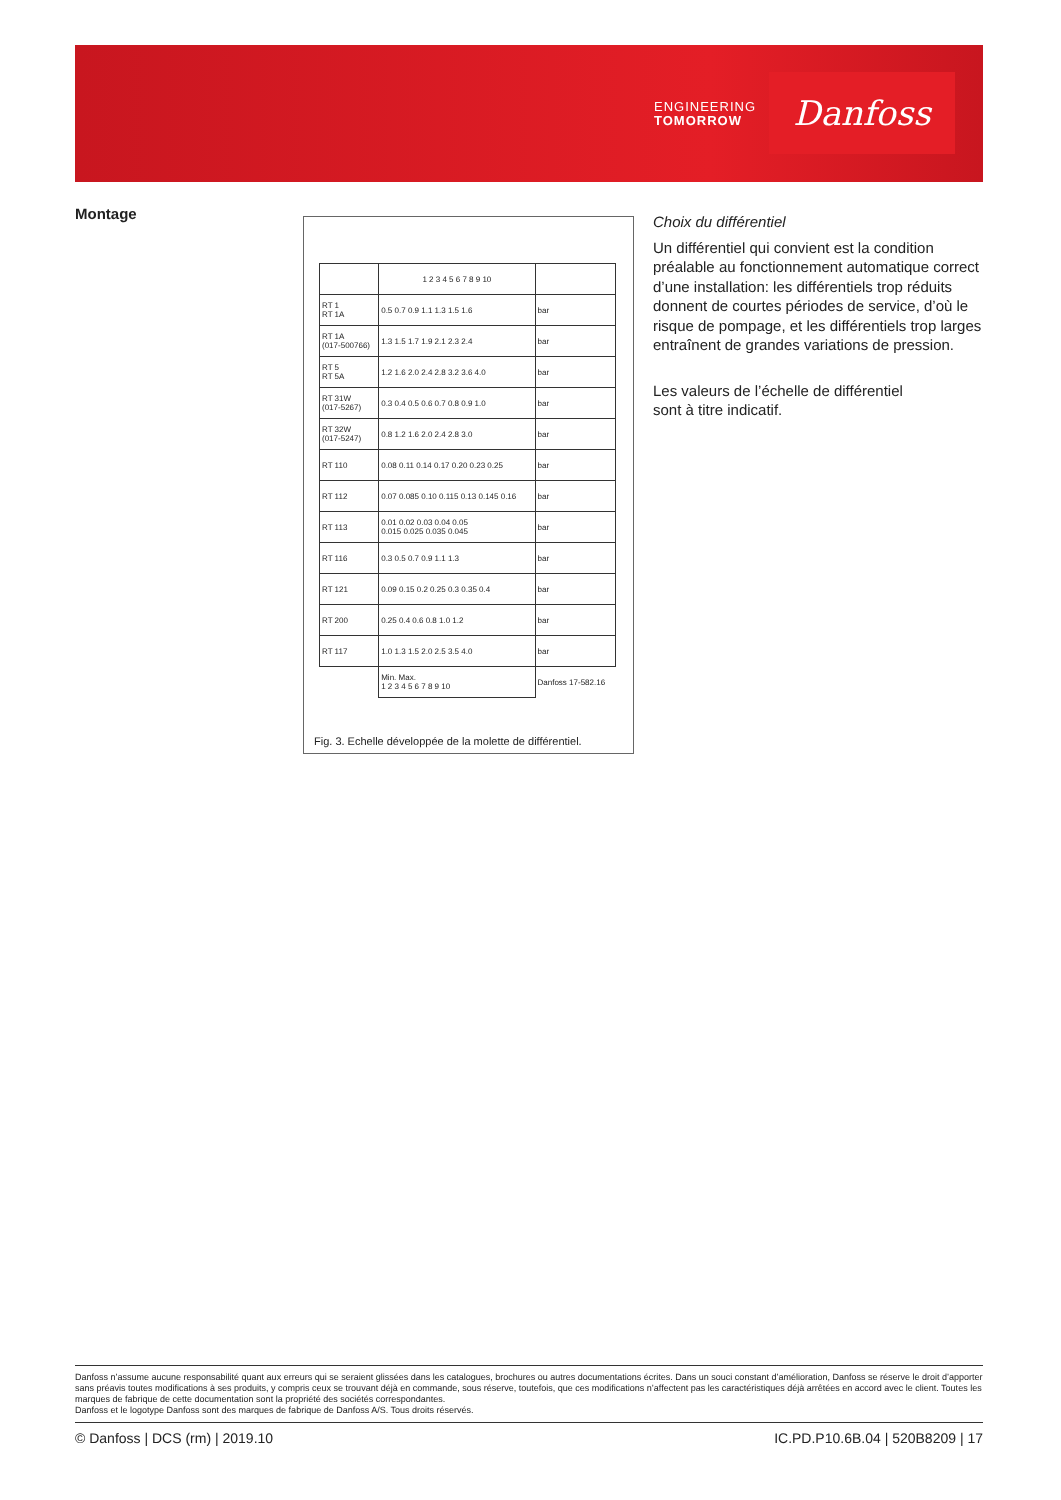ENGINEERING
TOMORROW
Danfoss
Montage
| | 1 2 3 4 5 6 7 8 9 10 | |
| --- | --- | --- |
| RT 1 RT 1A | 0.5 0.7 0.9 1.1 1.3 1.5 1.6 | bar |
| RT 1A (017-500766) | 1.3 1.5 1.7 1.9 2.1 2.3 2.4 | bar |
| RT 5 RT 5A | 1.2 1.6 2.0 2.4 2.8 3.2 3.6 4.0 | bar |
| RT 31W (017-5267) | 0.3 0.4 0.5 0.6 0.7 0.8 0.9 1.0 | bar |
| RT 32W (017-5247) | 0.8 1.2 1.6 2.0 2.4 2.8 3.0 | bar |
| RT 110 | 0.08 0.11 0.14 0.17 0.20 0.23 0.25 | bar |
| RT 112 | 0.07 0.085 0.10 0.115 0.13 0.145 0.16 | bar |
| RT 113 | 0.01 0.02 0.03 0.04 0.05 0.015 0.025 0.035 0.045 | bar |
| RT 116 | 0.3 0.5 0.7 0.9 1.1 1.3 | bar |
| RT 121 | 0.09 0.15 0.2 0.25 0.3 0.35 0.4 | bar |
| RT 200 | 0.25 0.4 0.6 0.8 1.0 1.2 | bar |
| RT 117 | 1.0 1.3 1.5 2.0 2.5 3.5 4.0 | bar |
| | Min. Max. 1 2 3 4 5 6 7 8 9 10 | Danfoss 17-582.16 |
Fig. 3. Echelle développée de la molette de différentiel.
Choix du différentiel
Un différentiel qui convient est la condition préalable au fonctionnement automatique correct d’une installation: les différentiels trop réduits donnent de courtes périodes de service, d’où le risque de pompage, et les différentiels trop larges entraînent de grandes variations de pression.
Les valeurs de l’échelle de différentiel
sont à titre indicatif.
Danfoss n’assume aucune responsabilité quant aux erreurs qui se seraient glissées dans les catalogues, brochures ou autres documentations écrites. Dans un souci constant d’amélioration, Danfoss se réserve le droit d’apporter sans préavis toutes modifications à ses produits, y compris ceux se trouvant déjà en commande, sous réserve, toutefois, que ces modifications n’affectent pas les caractéristiques déjà arrêtées en accord avec le client. Toutes les marques de fabrique de cette documentation sont la propriété des sociétés correspondantes.
Danfoss et le logotype Danfoss sont des marques de fabrique de Danfoss A/S. Tous droits réservés.
© Danfoss | DCS (rm) | 2019.10 IC.PD.P10.6B.04 | 520B8209 | 17